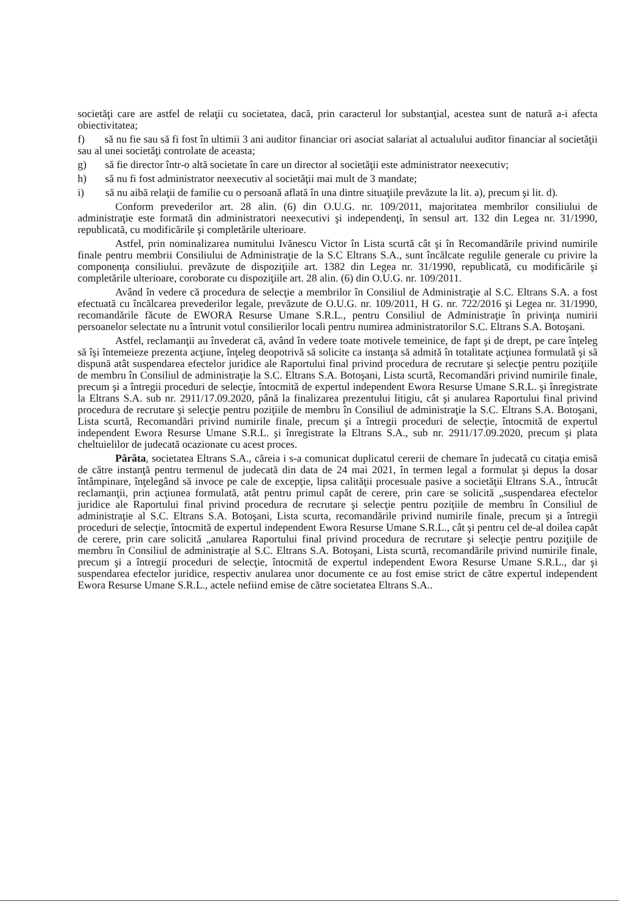societăţi care are astfel de relaţii cu societatea, dacă, prin caracterul lor substanţial, acestea sunt de natură a-i afecta obiectivitatea;
f) să nu fie sau să fi fost în ultimii 3 ani auditor financiar ori asociat salariat al actualului auditor financiar al societăţii sau al unei societăţi controlate de aceasta;
g) să fie director într-o altă societate în care un director al societăţii este administrator neexecutiv;
h) să nu fi fost administrator neexecutiv al societăţii mai mult de 3 mandate;
i) să nu aibă relaţii de familie cu o persoană aflată în una dintre situaţiile prevăzute la lit. a), precum şi lit. d).
Conform prevederilor art. 28 alin. (6) din O.U.G. nr. 109/2011, majoritatea membrilor consiliului de administraţie este formată din administratori neexecutivi şi independenţi, în sensul art. 132 din Legea nr. 31/1990, republicată, cu modificările şi completările ulterioare.
Astfel, prin nominalizarea numitului Ivănescu Victor în Lista scurtă cât şi în Recomandările privind numirile finale pentru membrii Consiliului de Administraţie de la S.C Eltrans S.A., sunt încălcate regulile generale cu privire la componenţa consiliului. prevăzute de dispoziţiile art. 1382 din Legea nr. 31/1990, republicată, cu modificările şi completările ulterioare, coroborate cu dispoziţiile art. 28 alin. (6) din O.U.G. nr. 109/2011.
Având în vedere că procedura de selecţie a membrilor în Consiliul de Administraţie al S.C. Eltrans S.A. a fost efectuată cu încălcarea prevederilor legale, prevăzute de O.U.G. nr. 109/2011, H G. nr. 722/2016 şi Legea nr. 31/1990, recomandările făcute de EWORA Resurse Umane S.R.L., pentru Consiliul de Administraţie în privinţa numirii persoanelor selectate nu a întrunit votul consilierilor locali pentru numirea administratorilor S.C. Eltrans S.A. Botoşani.
Astfel, reclamanţii au învederat că, având în vedere toate motivele temeinice, de fapt şi de drept, pe care înţeleg să îşi întemeieze prezenta acţiune, înţeleg deopotrivă să solicite ca instanţa să admită în totalitate acţiunea formulată şi să dispună atât suspendarea efectelor juridice ale Raportului final privind procedura de recrutare şi selecţie pentru poziţiile de membru în Consiliul de administraţie la S.C. Eltrans S.A. Botoşani, Lista scurtă, Recomandări privind numirile finale, precum şi a întregii proceduri de selecţie, întocmită de expertul independent Ewora Resurse Umane S.R.L. şi înregistrate la Eltrans S.A. sub nr. 2911/17.09.2020, până la finalizarea prezentului litigiu, cât şi anularea Raportului final privind procedura de recrutare şi selecţie pentru poziţiile de membru în Consiliul de administraţie la S.C. Eltrans S.A. Botoşani, Lista scurtă, Recomandări privind numirile finale, precum şi a întregii proceduri de selecţie, întocmită de expertul independent Ewora Resurse Umane S.R.L. şi înregistrate la Eltrans S.A., sub nr. 2911/17.09.2020, precum şi plata cheltuielilor de judecată ocazionate cu acest proces.
Pârâta, societatea Eltrans S.A., căreia i s-a comunicat duplicatul cererii de chemare în judecată cu citaţia emisă de către instanţă pentru termenul de judecată din data de 24 mai 2021, în termen legal a formulat şi depus la dosar întâmpinare, înţelegând să invoce pe cale de excepţie, lipsa calităţii procesuale pasive a societăţii Eltrans S.A., întrucât reclamanţii, prin acţiunea formulată, atât pentru primul capăt de cerere, prin care se solicită „suspendarea efectelor juridice ale Raportului final privind procedura de recrutare şi selecţie pentru poziţiile de membru în Consiliul de administraţie al S.C. Eltrans S.A. Botoşani, Lista scurta, recomandările privind numirile finale, precum şi a întregii proceduri de selecţie, întocmită de expertul independent Ewora Resurse Umane S.R.L., cât şi pentru cel de-al doilea capăt de cerere, prin care solicită „anularea Raportului final privind procedura de recrutare şi selecţie pentru poziţiile de membru în Consiliul de administraţie al S.C. Eltrans S.A. Botoşani, Lista scurtă, recomandările privind numirile finale, precum şi a întregii proceduri de selecţie, întocmită de expertul independent Ewora Resurse Umane S.R.L., dar şi suspendarea efectelor juridice, respectiv anularea unor documente ce au fost emise strict de către expertul independent Ewora Resurse Umane S.R.L., actele nefiind emise de către societatea Eltrans S.A..